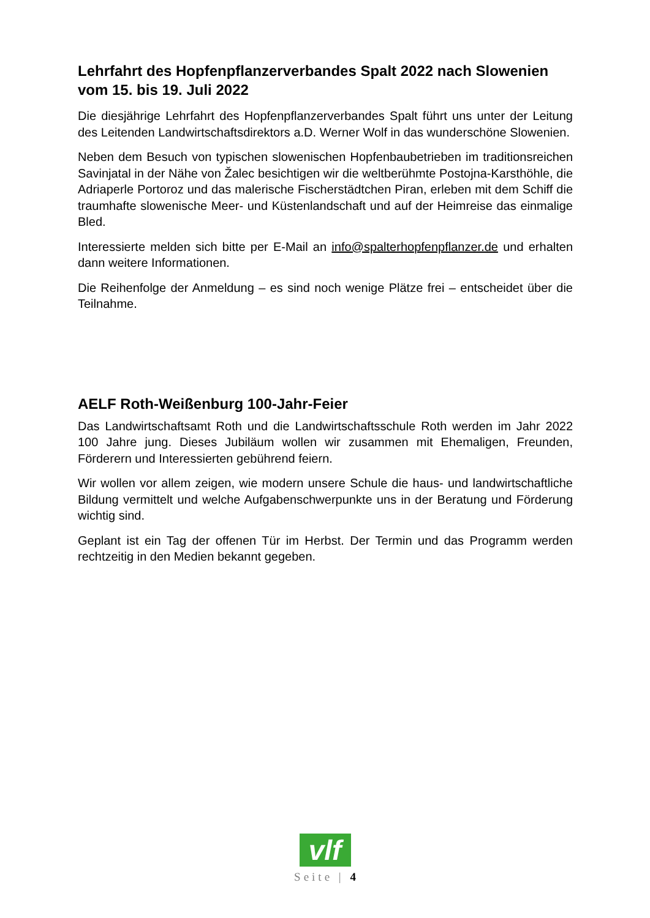Lehrfahrt des Hopfenpflanzerverbandes Spalt 2022 nach Slowenien vom 15. bis 19. Juli 2022
Die diesjährige Lehrfahrt des Hopfenpflanzerverbandes Spalt führt uns unter der Leitung des Leitenden Landwirtschaftsdirektors a.D. Werner Wolf in das wunderschöne Slowenien.
Neben dem Besuch von typischen slowenischen Hopfenbaubetrieben im traditionsreichen Savinjatal in der Nähe von Žalec besichtigen wir die weltberühmte Postojna-Karsthöhle, die Adriaperle Portoroz und das malerische Fischerstädtchen Piran, erleben mit dem Schiff die traumhafte slowenische Meer- und Küstenlandschaft und auf der Heimreise das einmalige Bled.
Interessierte melden sich bitte per E-Mail an info@spalterhopfenpflanzer.de und erhalten dann weitere Informationen.
Die Reihenfolge der Anmeldung – es sind noch wenige Plätze frei – entscheidet über die Teilnahme.
AELF Roth-Weißenburg 100-Jahr-Feier
Das Landwirtschaftsamt Roth und die Landwirtschaftsschule Roth werden im Jahr 2022 100 Jahre jung. Dieses Jubiläum wollen wir zusammen mit Ehemaligen, Freunden, Förderern und Interessierten gebührend feiern.
Wir wollen vor allem zeigen, wie modern unsere Schule die haus- und landwirtschaftliche Bildung vermittelt und welche Aufgabenschwerpunkte uns in der Beratung und Förderung wichtig sind.
Geplant ist ein Tag der offenen Tür im Herbst. Der Termin und das Programm werden rechtzeitig in den Medien bekannt gegeben.
vlf
Seite | 4